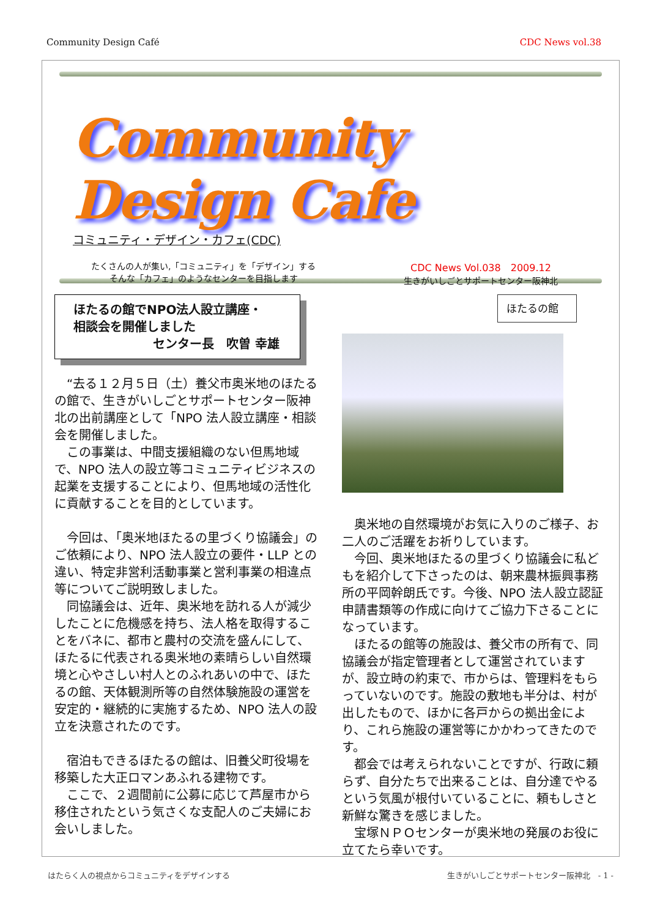Community Design Café CDC News vol.38
Community Design Cafe
コミュニティ・デザイン・カフェ(CDC)
たくさんの人が集い,「コミュニティ」を「デザイン」する
そんな「カフェ」のようなセンターを目指します
CDC News Vol.038　2009.12
生きがいしごとサポートセンター阪神北
ほたるの館でNPO法人設立講座・
相談会を開催しました
センター長　吹曽 幸雄
“去る１２月５日（土）養父市奥米地のほたるの館で、生きがいしごとサポートセンター阪神北の出前講座として「NPO 法人設立講座・相談会を開催しました。
この事業は、中間支援組織のない但馬地域で、NPO 法人の設立等コミュニティビジネスの起業を支援することにより、但馬地域の活性化に貢献することを目的としています。
今回は、「奥米地ほたるの里づくり協議会」のご依頼により、NPO 法人設立の要件・LLP との違い、特定非営利活動事業と営利事業の相違点等についてご説明致しました。
同協議会は、近年、奥米地を訪れる人が減少したことに危機感を持ち、法人格を取得することをバネに、都市と農村の交流を盛んにして、ほたるに代表される奥米地の素晴らしい自然環境と心やさしい村人とのふれあいの中で、ほたるの館、天体観測所等の自然体験施設の運営を安定的・継続的に実施するため、NPO 法人の設立を決意されたのです。
宿泊もできるほたるの館は、旧養父町役場を移築した大正ロマンあふれる建物です。
ここで、２週間前に公募に応じて芦屋市から移住されたという気さくな支配人のご夫婦にお会いしました。
ほたるの館
奥米地の自然環境がお気に入りのご様子、お二人のご活躍をお祈りしています。
今回、奥米地ほたるの里づくり協議会に私どもを紹介して下さったのは、朝来農林振興事務所の平岡幹朗氏です。今後、NPO 法人設立認証申請書類等の作成に向けてご協力下さることになっています。
ほたるの館等の施設は、養父市の所有で、同協議会が指定管理者として運営されていますが、設立時の約束で、市からは、管理料をもらっていないのです。施設の敷地も半分は、村が出したもので、ほかに各戸からの拠出金により、これら施設の運営等にかかわってきたのです。
都会では考えられないことですが、行政に頼らず、自分たちで出来ることは、自分達でやるという気風が根付いていることに、頼もしさと新鮮な驚きを感じました。
宝塚ＮＰＯセンターが奥米地の発展のお役に立てたら幸いです。
はたらく人の視点からコミュニティをデザインする 生きがいしごとサポートセンター阪神北　- 1 -